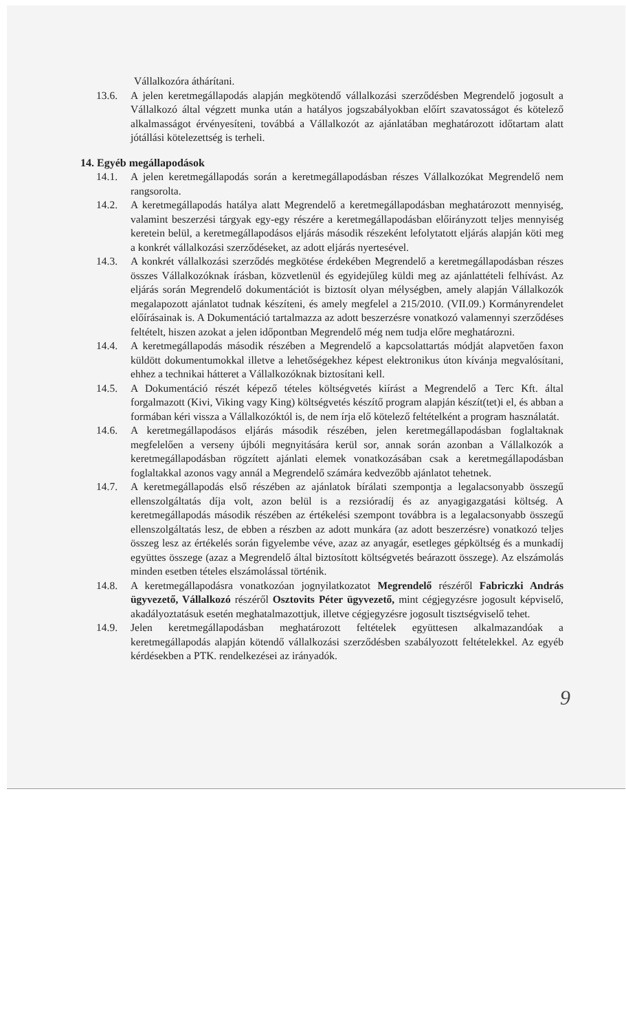Vállalkozóra áthárítani.
13.6. A jelen keretmegállapodás alapján megkötendő vállalkozási szerződésben Megrendelő jogosult a Vállalkozó által végzett munka után a hatályos jogszabályokban előírt szavatosságot és kötelező alkalmasságot érvényesíteni, továbbá a Vállalkozót az ajánlatában meghatározott időtartam alatt jótállási kötelezettség is terheli.
14. Egyéb megállapodások
14.1. A jelen keretmegállapodás során a keretmegállapodásban részes Vállalkozókat Megrendelő nem rangsorolta.
14.2. A keretmegállapodás hatálya alatt Megrendelő a keretmegállapodásban meghatározott mennyiség, valamint beszerzési tárgyak egy-egy részére a keretmegállapodásban előirányzott teljes mennyiség keretein belül, a keretmegállapodásos eljárás második részeként lefolytatott eljárás alapján köti meg a konkrét vállalkozási szerződéseket, az adott eljárás nyertesével.
14.3. A konkrét vállalkozási szerződés megkötése érdekében Megrendelő a keretmegállapodásban részes összes Vállalkozóknak írásban, közvetlenül és egyidejűleg küldi meg az ajánlattételi felhívást. Az eljárás során Megrendelő dokumentációt is biztosít olyan mélységben, amely alapján Vállalkozók megalapozott ajánlatot tudnak készíteni, és amely megfelel a 215/2010. (VII.09.) Kormányrendelet előírásainak is. A Dokumentáció tartalmazza az adott beszerzésre vonatkozó valamennyi szerződéses feltételt, hiszen azokat a jelen időpontban Megrendelő még nem tudja előre meghatározni.
14.4. A keretmegállapodás második részében a Megrendelő a kapcsolattartás módját alapvetően faxon küldött dokumentumokkal illetve a lehetőségekhez képest elektronikus úton kívánja megvalósítani, ehhez a technikai hátteret a Vállalkozóknak biztosítani kell.
14.5. A Dokumentáció részét képező tételes költségvetés kiírást a Megrendelő a Terc Kft. által forgalmazott (Kivi, Viking vagy King) költségvetés készítő program alapján készít(tet)i el, és abban a formában kéri vissza a Vállalkozóktól is, de nem írja elő kötelező feltételként a program használatát.
14.6. A keretmegállapodásos eljárás második részében, jelen keretmegállapodásban foglaltaknak megfelelően a verseny újbóli megnyitására kerül sor, annak során azonban a Vállalkozók a keretmegállapodásban rögzített ajánlati elemek vonatkozásában csak a keretmegállapodásban foglaltakkal azonos vagy annál a Megrendelő számára kedvezőbb ajánlatot tehetnek.
14.7. A keretmegállapodás első részében az ajánlatok bírálati szempontja a legalacsonyabb összegű ellenszolgáltatás díja volt, azon belül is a rezsióradíj és az anyagigazgatási költség. A keretmegállapodás második részében az értékelési szempont továbbra is a legalacsonyabb összegű ellenszolgáltatás lesz, de ebben a részben az adott munkára (az adott beszerzésre) vonatkozó teljes összeg lesz az értékelés során figyelembe véve, azaz az anyagár, esetleges gépköltség és a munkadíj együttes összege (azaz a Megrendelő által biztosított költségvetés beárazott összege). Az elszámolás minden esetben tételes elszámolással történik.
14.8. A keretmegállapodásra vonatkozóan jognyilatkozatot Megrendelő részéről Fabriczki András ügyvezető, Vállalkozó részéről Osztovits Péter ügyvezető, mint cégjegyzésre jogosult képviselő, akadályoztatásuk esetén meghatalmazottjuk, illetve cégjegyzésre jogosult tisztségviselő tehet.
14.9. Jelen keretmegállapodásban meghatározott feltételek együttesen alkalmazandóak a keretmegállapodás alapján kötendő vállalkozási szerződésben szabályozott feltételekkel. Az egyéb kérdésekben a PTK. rendelkezései az irányadók.
9